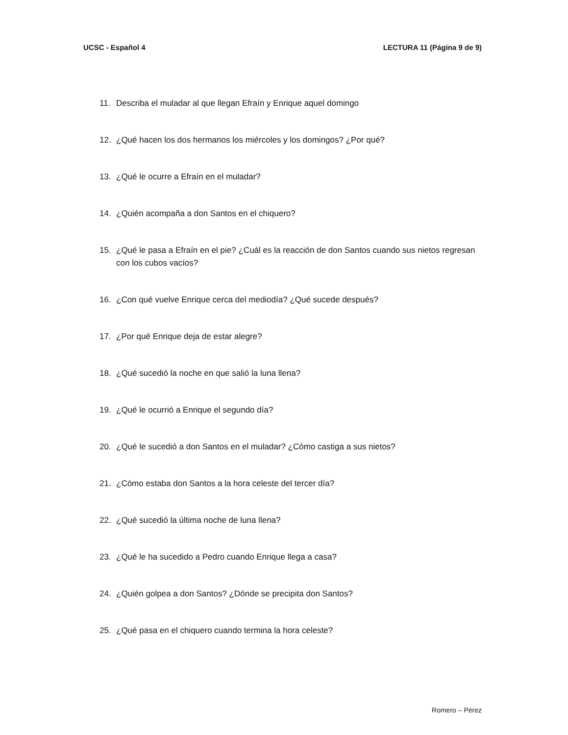UCSC - Español 4 LECTURA 11 (Página 9 de 9)
11. Describa el muladar al que llegan Efraín y Enrique aquel domingo
12. ¿Qué hacen los dos hermanos los miércoles y los domingos? ¿Por qué?
13. ¿Qué le ocurre a Efraín en el muladar?
14. ¿Quién acompaña a don Santos en el chiquero?
15. ¿Qué le pasa a Efraín en el pie? ¿Cuál es la reacción de don Santos cuando sus nietos regresan con los cubos vacíos?
16. ¿Con qué vuelve Enrique cerca del mediodía? ¿Qué sucede después?
17. ¿Por qué Enrique deja de estar alegre?
18. ¿Qué sucedió la noche en que salió la luna llena?
19. ¿Qué le ocurrió a Enrique el segundo día?
20. ¿Qué le sucedió a don Santos en el muladar? ¿Cómo castiga a sus nietos?
21. ¿Cómo estaba don Santos a la hora celeste del tercer día?
22. ¿Qué sucedió la última noche de luna llena?
23. ¿Qué le ha sucedido a Pedro cuando Enrique llega a casa?
24. ¿Quién golpea a don Santos? ¿Dónde se precipita don Santos?
25. ¿Qué pasa en el chiquero cuando termina la hora celeste?
Romero – Pérez